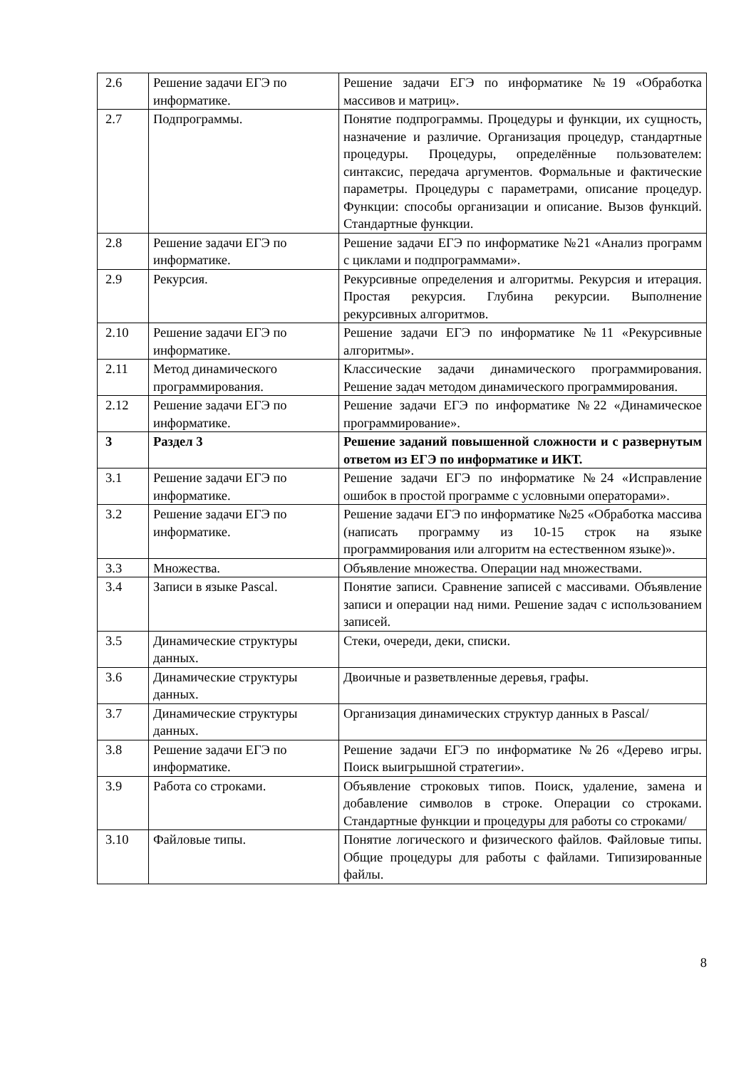| 2.6 | Решение задачи ЕГЭ по информатике. | Решение задачи ЕГЭ по информатике №19 «Обработка массивов и матриц». |
| 2.7 | Подпрограммы. | Понятие подпрограммы. Процедуры и функции, их сущность, назначение и различие. Организация процедур, стандартные процедуры. Процедуры, определённые пользователем: синтаксис, передача аргументов. Формальные и фактические параметры. Процедуры с параметрами, описание процедур. Функции: способы организации и описание. Вызов функций. Стандартные функции. |
| 2.8 | Решение задачи ЕГЭ по информатике. | Решение задачи ЕГЭ по информатике №21 «Анализ программ с циклами и подпрограммами». |
| 2.9 | Рекурсия. | Рекурсивные определения и алгоритмы. Рекурсия и итерация. Простая рекурсия. Глубина рекурсии. Выполнение рекурсивных алгоритмов. |
| 2.10 | Решение задачи ЕГЭ по информатике. | Решение задачи ЕГЭ по информатике №11 «Рекурсивные алгоритмы». |
| 2.11 | Метод динамического программирования. | Классические задачи динамического программирования. Решение задач методом динамического программирования. |
| 2.12 | Решение задачи ЕГЭ по информатике. | Решение задачи ЕГЭ по информатике №22 «Динамическое программирование». |
| 3 | Раздел 3 | Решение заданий повышенной сложности и с развернутым ответом из ЕГЭ по информатике и ИКТ. |
| 3.1 | Решение задачи ЕГЭ по информатике. | Решение задачи ЕГЭ по информатике №24 «Исправление ошибок в простой программе с условными операторами». |
| 3.2 | Решение задачи ЕГЭ по информатике. | Решение задачи ЕГЭ по информатике №25 «Обработка массива (написать программу из 10-15 строк на языке программирования или алгоритм на естественном языке)». |
| 3.3 | Множества. | Объявление множества. Операции над множествами. |
| 3.4 | Записи в языке Pascal. | Понятие записи. Сравнение записей с массивами. Объявление записи и операции над ними. Решение задач с использованием записей. |
| 3.5 | Динамические структуры данных. | Стеки, очереди, деки, списки. |
| 3.6 | Динамические структуры данных. | Двоичные и разветвленные деревья, графы. |
| 3.7 | Динамические структуры данных. | Организация динамических структур данных в Pascal/ |
| 3.8 | Решение задачи ЕГЭ по информатике. | Решение задачи ЕГЭ по информатике №26 «Дерево игры. Поиск выигрышной стратегии». |
| 3.9 | Работа со строками. | Объявление строковых типов. Поиск, удаление, замена и добавление символов в строке. Операции со строками. Стандартные функции и процедуры для работы со строками/ |
| 3.10 | Файловые типы. | Понятие логического и физического файлов. Файловые типы. Общие процедуры для работы с файлами. Типизированные файлы. |
8